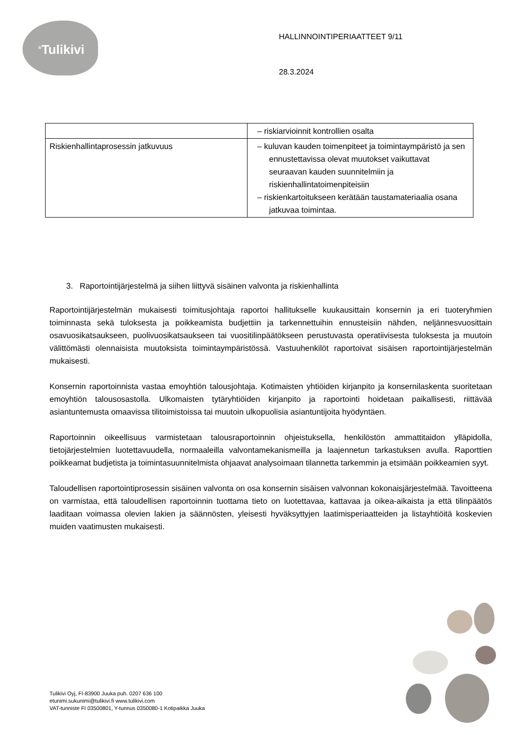<sup>®</sup>Tulikivi
HALLINNOINTIPERIAATTEET 9/11
28.3.2024
| | – riskiarvioinnit kontrollien osalta |
| Riskienhallintaprosessin jatkuvuus | – kuluvan kauden toimenpiteet ja toimintaympäristö ja sen ennustettavissa olevat muutokset vaikuttavat seuraavan kauden suunnitelmiin ja riskienhallintatoimenpiteisiin – riskienkartoitukseen kerätään taustamateriaalia osana jatkuvaa toimintaa. |
3. Raportointijärjestelmä ja siihen liittyvä sisäinen valvonta ja riskienhallinta
Raportointijärjestelmän mukaisesti toimitusjohtaja raportoi hallitukselle kuukausittain konsernin ja eri tuoteryhmien toiminnasta sekä tuloksesta ja poikkeamista budjettiin ja tarkennettuihin ennusteisiin nähden, neljännesvuosittain osavuosikatsaukseen, puolivuosikatsaukseen tai vuositilinpäätökseen perustuvasta operatiivisesta tuloksesta ja muutoin välittömästi olennaisista muutoksista toimintaympäristössä. Vastuuhenkilöt raportoivat sisäisen raportointijärjestelmän mukaisesti.
Konsernin raportoinnista vastaa emoyhtiön talousjohtaja. Kotimaisten yhtiöiden kirjanpito ja konsernilaskenta suoritetaan emoyhtiön talousosastolla. Ulkomaisten tytäryhtiöiden kirjanpito ja raportointi hoidetaan paikallisesti, riittävää asiantuntemusta omaavissa tilitoimistoissa tai muutoin ulkopuolisia asiantuntijoita hyödyntäen.
Raportoinnin oikeellisuus varmistetaan talousraportoinnin ohjeistuksella, henkilöstön ammattitaidon ylläpidolla, tietojärjestelmien luotettavuudella, normaaleilla valvontamekanismeilla ja laajennetun tarkastuksen avulla. Raporttien poikkeamat budjetista ja toimintasuunnitelmista ohjaavat analysoimaan tilannetta tarkemmin ja etsimään poikkeamien syyt.
Taloudellisen raportointiprosessin sisäinen valvonta on osa konsernin sisäisen valvonnan kokonaisjärjestelmää. Tavoitteena on varmistaa, että taloudellisen raportoinnin tuottama tieto on luotettavaa, kattavaa ja oikea-aikaista ja että tilinpäätös laaditaan voimassa olevien lakien ja säännösten, yleisesti hyväksyttyjen laatimisperiaatteiden ja listayhtiöitä koskevien muiden vaatimusten mukaisesti.
Tulikivi Oyj, FI-83900 Juuka puh. 0207 636 100
etunimi.sukunimi@tulikivi.fi www.tulikivi.com
VAT-tunniste FI 03500801, Y-tunnus 0350080-1 Kotipaikka Juuka